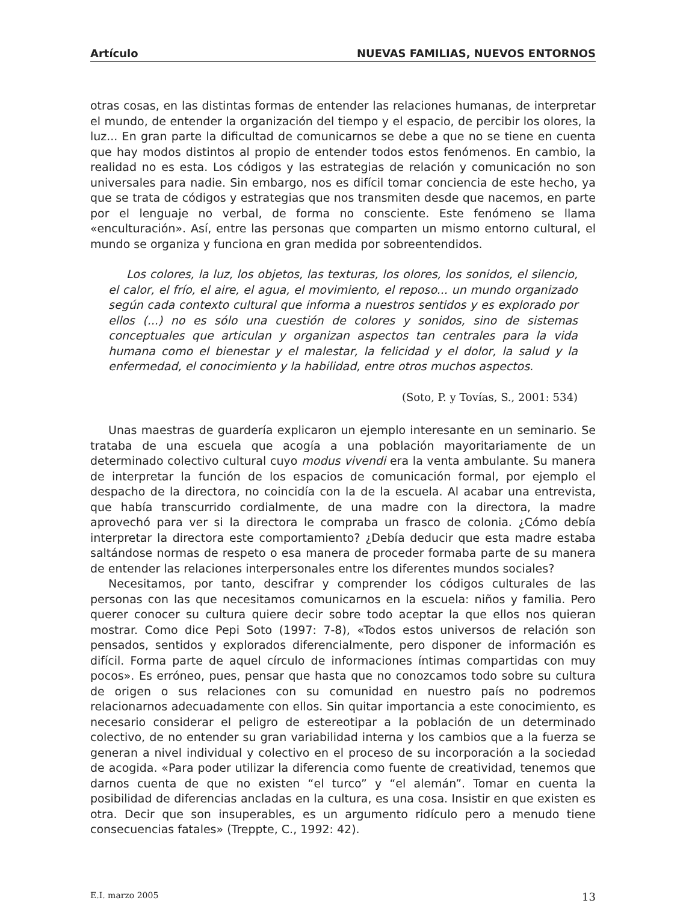Artículo NUEVAS FAMILIAS, NUEVOS ENTORNOS
otras cosas, en las distintas formas de entender las relaciones humanas, de interpretar el mundo, de entender la organización del tiempo y el espacio, de percibir los olores, la luz... En gran parte la dificultad de comunicarnos se debe a que no se tiene en cuenta que hay modos distintos al propio de entender todos estos fenómenos. En cambio, la realidad no es esta. Los códigos y las estrategias de relación y comunicación no son universales para nadie. Sin embargo, nos es difícil tomar conciencia de este hecho, ya que se trata de códigos y estrategias que nos transmiten desde que nacemos, en parte por el lenguaje no verbal, de forma no consciente. Este fenómeno se llama «enculturación». Así, entre las personas que comparten un mismo entorno cultural, el mundo se organiza y funciona en gran medida por sobreentendidos.
Los colores, la luz, los objetos, las texturas, los olores, los sonidos, el silencio, el calor, el frío, el aire, el agua, el movimiento, el reposo... un mundo organizado según cada contexto cultural que informa a nuestros sentidos y es explorado por ellos (...) no es sólo una cuestión de colores y sonidos, sino de sistemas conceptuales que articulan y organizan aspectos tan centrales para la vida humana como el bienestar y el malestar, la felicidad y el dolor, la salud y la enfermedad, el conocimiento y la habilidad, entre otros muchos aspectos.
(Soto, P. y Tovías, S., 2001: 534)
Unas maestras de guardería explicaron un ejemplo interesante en un seminario. Se trataba de una escuela que acogía a una población mayoritariamente de un determinado colectivo cultural cuyo modus vivendi era la venta ambulante. Su manera de interpretar la función de los espacios de comunicación formal, por ejemplo el despacho de la directora, no coincidía con la de la escuela. Al acabar una entrevista, que había transcurrido cordialmente, de una madre con la directora, la madre aprovechó para ver si la directora le compraba un frasco de colonia. ¿Cómo debía interpretar la directora este comportamiento? ¿Debía deducir que esta madre estaba saltándose normas de respeto o esa manera de proceder formaba parte de su manera de entender las relaciones interpersonales entre los diferentes mundos sociales?
Necesitamos, por tanto, descifrar y comprender los códigos culturales de las personas con las que necesitamos comunicarnos en la escuela: niños y familia. Pero querer conocer su cultura quiere decir sobre todo aceptar la que ellos nos quieran mostrar. Como dice Pepi Soto (1997: 7-8), «Todos estos universos de relación son pensados, sentidos y explorados diferencialmente, pero disponer de información es difícil. Forma parte de aquel círculo de informaciones íntimas compartidas con muy pocos». Es erróneo, pues, pensar que hasta que no conozcamos todo sobre su cultura de origen o sus relaciones con su comunidad en nuestro país no podremos relacionarnos adecuadamente con ellos. Sin quitar importancia a este conocimiento, es necesario considerar el peligro de estereotipar a la población de un determinado colectivo, de no entender su gran variabilidad interna y los cambios que a la fuerza se generan a nivel individual y colectivo en el proceso de su incorporación a la sociedad de acogida. «Para poder utilizar la diferencia como fuente de creatividad, tenemos que darnos cuenta de que no existen “el turco” y “el alemán”. Tomar en cuenta la posibilidad de diferencias ancladas en la cultura, es una cosa. Insistir en que existen es otra. Decir que son insuperables, es un argumento ridículo pero a menudo tiene consecuencias fatales» (Treppte, C., 1992: 42).
E.I. marzo 2005 13